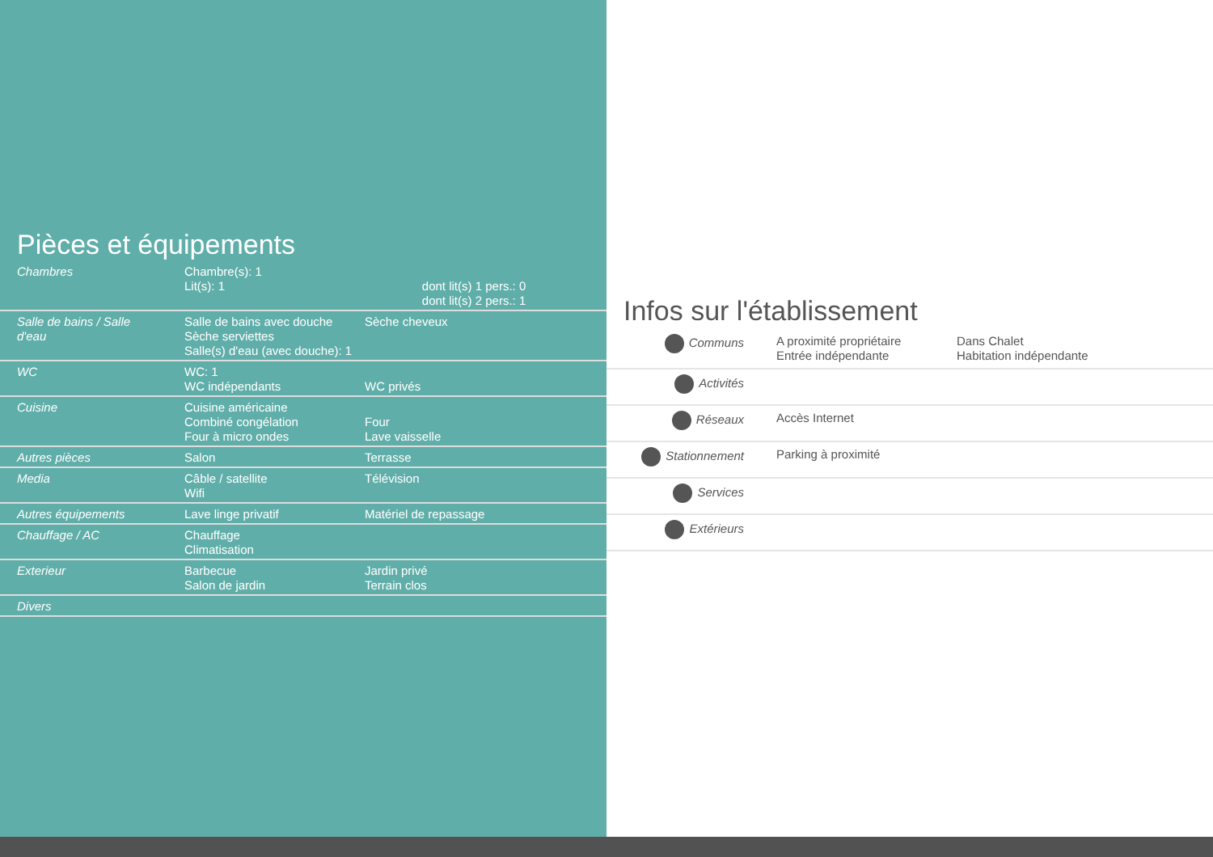Pièces et équipements
| Chambres | Chambre(s): 1 Lit(s): 1 | dont lit(s) 1 pers.: 0 dont lit(s) 2 pers.: 1 |
| Salle de bains / Salle d'eau | Salle de bains avec douche Sèche serviettes Salle(s) d'eau (avec douche): 1 | Sèche cheveux |
| WC | WC: 1 WC indépendants | WC privés |
| Cuisine | Cuisine américaine Combiné congélation Four à micro ondes | Four Lave vaisselle |
| Autres pièces | Salon | Terrasse |
| Media | Câble / satellite Wifi | Télévision |
| Autres équipements | Lave linge privatif | Matériel de repassage |
| Chauffage / AC | Chauffage Climatisation | |
| Exterieur | Barbecue Salon de jardin | Jardin privé Terrain clos |
| Divers | | |
Infos sur l'établissement
| Communs | A proximité propriétaire Entrée indépendante | Dans Chalet Habitation indépendante |
| Activités | | |
| Réseaux | Accès Internet | |
| Stationnement | Parking à proximité | |
| Services | | |
| Extérieurs | | |